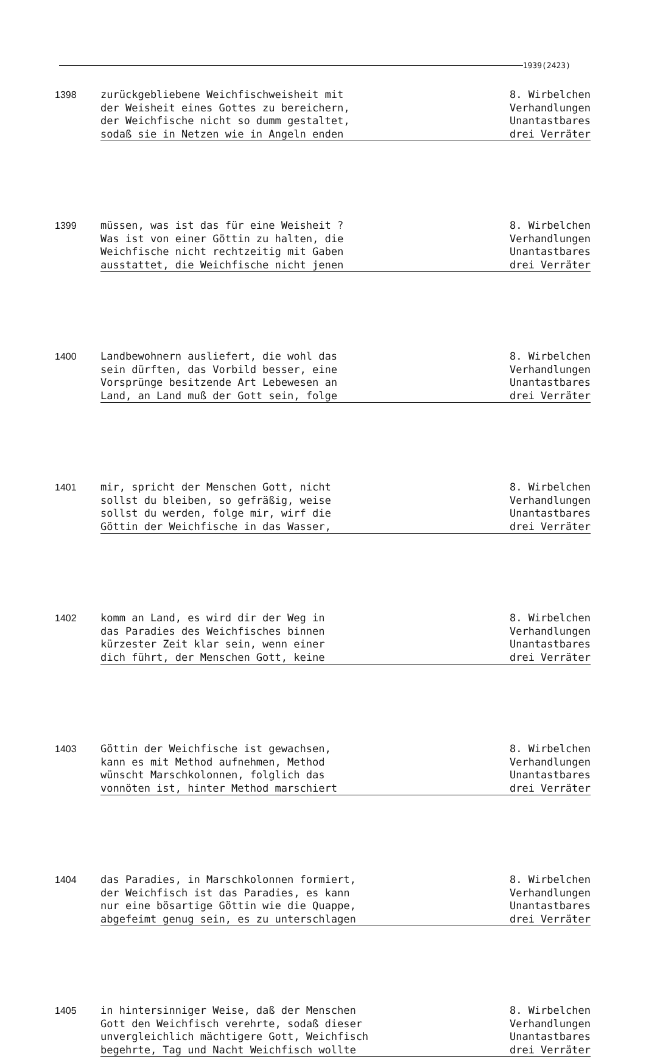1939(2423)
1398 zurückgebliebene Weichfischweisheit mit
der Weisheit eines Gottes zu bereichern,
der Weichfische nicht so dumm gestaltet,
sodaß sie in Netzen wie in Angeln enden
8. Wirbelchen
Verhandlungen
Unantastbares
drei Verräter
1399 müssen, was ist das für eine Weisheit ?
Was ist von einer Göttin zu halten, die
Weichfische nicht rechtzeitig mit Gaben
ausstattet, die Weichfische nicht jenen
8. Wirbelchen
Verhandlungen
Unantastbares
drei Verräter
1400 Landbewohnern ausliefert, die wohl das
sein dürften, das Vorbild besser, eine
Vorsprünge besitzende Art Lebewesen an
Land, an Land muß der Gott sein, folge
8. Wirbelchen
Verhandlungen
Unantastbares
drei Verräter
1401 mir, spricht der Menschen Gott, nicht
sollst du bleiben, so gefräßig, weise
sollst du werden, folge mir, wirf die
Göttin der Weichfische in das Wasser,
8. Wirbelchen
Verhandlungen
Unantastbares
drei Verräter
1402 komm an Land, es wird dir der Weg in
das Paradies des Weichfisches binnen
kürzester Zeit klar sein, wenn einer
dich führt, der Menschen Gott, keine
8. Wirbelchen
Verhandlungen
Unantastbares
drei Verräter
1403 Göttin der Weichfische ist gewachsen,
kann es mit Method aufnehmen, Method
wünscht Marschkolonnen, folglich das
vonnöten ist, hinter Method marschiert
8. Wirbelchen
Verhandlungen
Unantastbares
drei Verräter
1404 das Paradies, in Marschkolonnen formiert,
der Weichfisch ist das Paradies, es kann
nur eine bösartige Göttin wie die Quappe,
abgefeimt genug sein, es zu unterschlagen
8. Wirbelchen
Verhandlungen
Unantastbares
drei Verräter
1405 in hintersinniger Weise, daß der Menschen
Gott den Weichfisch verehrte, sodaß dieser
unvergleichlich mächtigere Gott, Weichfisch
begehrte, Tag und Nacht Weichfisch wollte
8. Wirbelchen
Verhandlungen
Unantastbares
drei Verräter